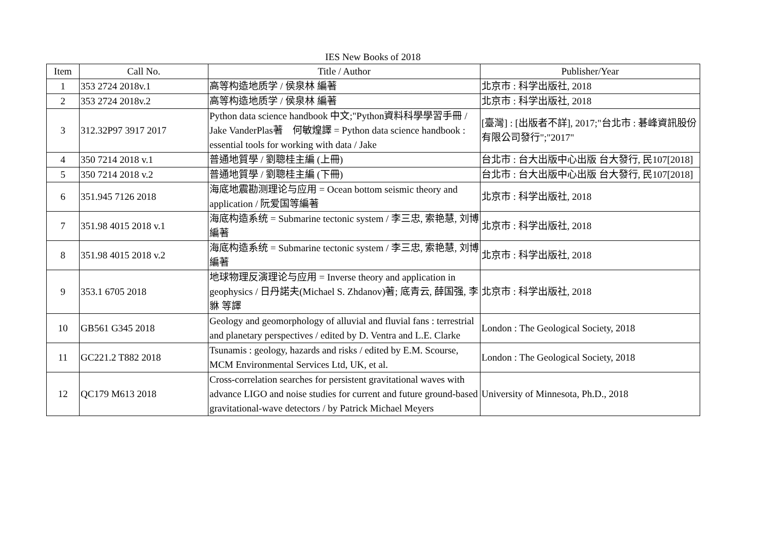IES New Books of 2018
| Item | Call No. | Title / Author | Publisher/Year |
| --- | --- | --- | --- |
| 1 | 353 2724 2018v.1 | 高等构造地质学 / 侯泉林 編著 | 北京市 : 科学出版社, 2018 |
| 2 | 353 2724 2018v.2 | 高等构造地质学 / 侯泉林 編著 | 北京市 : 科学出版社, 2018 |
| 3 | 312.32P97 3917 2017 | Python data science handbook 中文;"Python資料科學學習手冊 / Jake VanderPlas著 何敏煌譯 = Python data science handbook : essential tools for working with data / Jake | [臺灣] : [出版者不詳], 2017;"台北市 : 碁峰資訊股份有限公司發行";"2017" |
| 4 | 350 7214 2018 v.1 | 普通地質學 / 劉聰桂主編 (上冊) | 台北市 : 台大出版中心出版 台大發行, 民107[2018] |
| 5 | 350 7214 2018 v.2 | 普通地質學 / 劉聰桂主編 (下冊) | 台北市 : 台大出版中心出版 台大發行, 民107[2018] |
| 6 | 351.945 7126 2018 | 海底地震勘测理论与应用 = Ocean bottom seismic theory and application / 阮爱国等編著 | 北京市 : 科学出版社, 2018 |
| 7 | 351.98 4015 2018 v.1 | 海底构造系统 = Submarine tectonic system / 李三忠, 索艳慧, 刘博 編著 | 北京市 : 科学出版社, 2018 |
| 8 | 351.98 4015 2018 v.2 | 海底构造系统 = Submarine tectonic system / 李三忠, 索艳慧, 刘博 編著 | 北京市 : 科学出版社, 2018 |
| 9 | 353.1 6705 2018 | 地球物理反演理论与应用 = Inverse theory and application in geophysics / 日丹諾夫(Michael S. Zhdanov)著; 底青云, 薛国强, 李貅 等譯 | 北京市 : 科学出版社, 2018 |
| 10 | GB561 G345 2018 | Geology and geomorphology of alluvial and fluvial fans : terrestrial and planetary perspectives / edited by D. Ventra and L.E. Clarke | London : The Geological Society, 2018 |
| 11 | GC221.2 T882 2018 | Tsunamis : geology, hazards and risks / edited by E.M. Scourse, MCM Environmental Services Ltd, UK, et al. | London : The Geological Society, 2018 |
| 12 | QC179 M613 2018 | Cross-correlation searches for persistent gravitational waves with advance LIGO and noise studies for current and future ground-based gravitational-wave detectors / by Patrick Michael Meyers | University of Minnesota, Ph.D., 2018 |